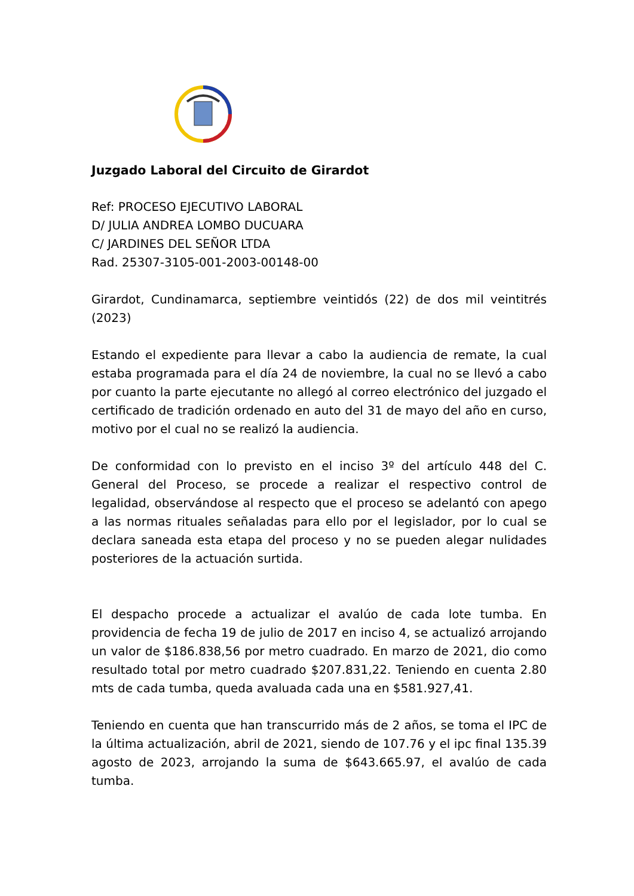Juzgado Laboral del Circuito de Girardot
Ref: PROCESO EJECUTIVO LABORAL
D/ JULIA ANDREA LOMBO DUCUARA
C/ JARDINES DEL SEÑOR LTDA
Rad. 25307-3105-001-2003-00148-00
Girardot, Cundinamarca, septiembre veintidós (22) de dos mil veintitrés (2023)
Estando el expediente para llevar a cabo la audiencia de remate, la cual estaba programada para el día 24 de noviembre, la cual no se llevó a cabo por cuanto la parte ejecutante no allegó al correo electrónico del juzgado el certificado de tradición ordenado en auto del 31 de mayo del año en curso, motivo por el cual no se realizó la audiencia.
De conformidad con lo previsto en el inciso 3º del artículo 448 del C. General del Proceso, se procede a realizar el respectivo control de legalidad, observándose al respecto que el proceso se adelantó con apego a las normas rituales señaladas para ello por el legislador, por lo cual se declara saneada esta etapa del proceso y no se pueden alegar nulidades posteriores de la actuación surtida.
El despacho procede a actualizar el avalúo de cada lote tumba. En providencia de fecha 19 de julio de 2017 en inciso 4, se actualizó arrojando un valor de $186.838,56 por metro cuadrado. En marzo de 2021, dio como resultado total por metro cuadrado $207.831,22. Teniendo en cuenta 2.80 mts de cada tumba, queda avaluada cada una en $581.927,41.
Teniendo en cuenta que han transcurrido más de 2 años, se toma el IPC de la última actualización, abril de 2021, siendo de 107.76 y el ipc final 135.39 agosto de 2023, arrojando la suma de $643.665.97, el avalúo de cada tumba.